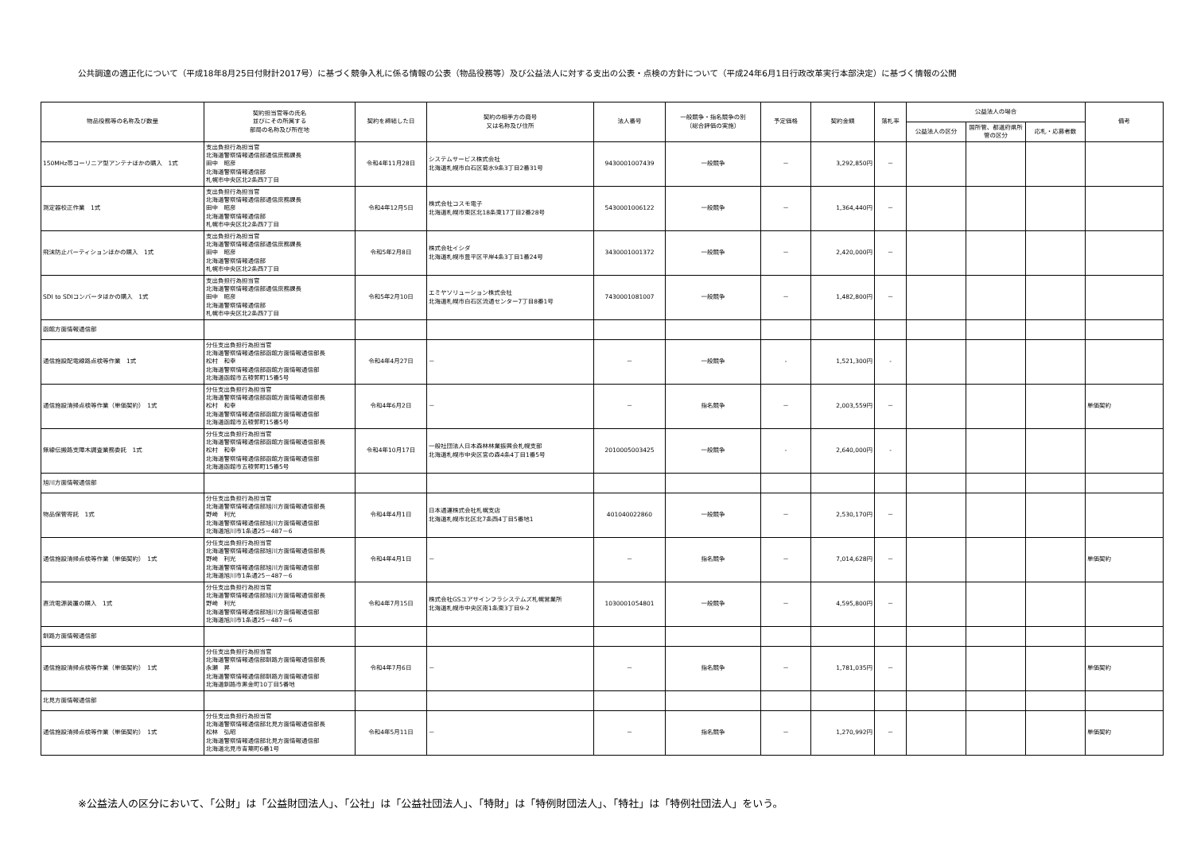公共調達の適正化について（平成18年8月25日付財計2017号）に基づく競争入札に係る情報の公表（物品役務等）及び公益法人に対する支出の公表・点検の方針について（平成24年6月1日行政改革実行本部決定）に基づく情報の公開
| 物品役務等の名称及び数量 | 契約担当官等の氏名 並びにその所属する 部局の名称及び所在地 | 契約を締結した日 | 契約の相手方の商号 又は名称及び住所 | 法人番号 | 一般競争・指名競争の別 （総合評価の実施） | 予定価格 | 契約金額 | 落札率 | 公益法人の場合 | | | 備考 |
| --- | --- | --- | --- | --- | --- | --- | --- | --- | --- | --- | --- | --- |
| | | | | | | | | | 公益法人の区分 | 国所管、都道府県所管の区分 | 応札・応募者数 | |
| 150MHz帯コーリニア型アンテナほかの購入 1式 | 支出負担行為担当官 北海道警察情報通信部通信庶務課長 田中 昭彦 北海道警察情報通信部 札幌市中央区北2条西7丁目 | 令和4年11月28日 | システムサービス株式会社 北海道札幌市白石区菊水9条3丁目2番31号 | 9430001007439 | 一般競争 | － | 3,292,850円 | － | | | | |
| 測定器校正作業 1式 | 支出負担行為担当官 北海道警察情報通信部通信庶務課長 田中 昭彦 北海道警察情報通信部 札幌市中央区北2条西7丁目 | 令和4年12月5日 | 株式会社コスモ電子 北海道札幌市東区北18条東17丁目2番28号 | 5430001006122 | 一般競争 | － | 1,364,440円 | － | | | | |
| 飛沫防止パーティションほかの購入 1式 | 支出負担行為担当官 北海道警察情報通信部通信庶務課長 田中 昭彦 北海道警察情報通信部 札幌市中央区北2条西7丁目 | 令和5年2月8日 | 株式会社イシダ 北海道札幌市豊平区平岸4条3丁目1番24号 | 3430001001372 | 一般競争 | － | 2,420,000円 | － | | | | |
| SDI to SDIコンバータほかの購入 1式 | 支出負担行為担当官 北海道警察情報通信部通信庶務課長 田中 昭彦 北海道警察情報通信部 札幌市中央区北2条西7丁目 | 令和5年2月10日 | エミヤソリューション株式会社 北海道札幌市白石区流通センター7丁目8番1号 | 7430001081007 | 一般競争 | － | 1,482,800円 | － | | | | |
| 函館方面情報通信部 | | | | | | | | | | | | |
| 通信施設配電線路点検等作業 1式 | 分任支出負担行為担当官 北海道警察情報通信部函館方面情報通信部長 松村 和幸 北海道警察情報通信部函館方面情報通信部 北海道函館市五稜郭町15番5号 | 令和4年4月27日 | － | － | 一般競争 | - | 1,521,300円 | - | | | | |
| 通信施設清掃点検等作業（単価契約） 1式 | 分任支出負担行為担当官 北海道警察情報通信部函館方面情報通信部長 松村 和幸 北海道警察情報通信部函館方面情報通信部 北海道函館市五稜郭町15番5号 | 令和4年6月2日 | － | － | 指名競争 | － | 2,003,559円 | － | | | | 単価契約 |
| 無線伝搬路支障木調査業務委託 1式 | 分任支出負担行為担当官 北海道警察情報通信部函館方面情報通信部長 松村 和幸 北海道警察情報通信部函館方面情報通信部 北海道函館市五稜郭町15番5号 | 令和4年10月17日 | 一般社団法人日本森林林業振興会札幌支部 北海道札幌市中央区宮の森4条4丁目1番5号 | 2010005003425 | 一般競争 | - | 2,640,000円 | - | | | | |
| 旭川方面情報通信部 | | | | | | | | | | | | |
| 物品保管寄託 1式 | 分任支出負担行為担当官 北海道警察情報通信部旭川方面情報通信部長 野崎 利光 北海道警察情報通信部旭川方面情報通信部 北海道旭川市1条通25－487－6 | 令和4年4月1日 | 日本通運株式会社札幌支店 北海道札幌市北区北7条西4丁目5番地1 | 401040022860 | 一般競争 | － | 2,530,170円 | － | | | | |
| 通信施設清掃点検等作業（単価契約） 1式 | 分任支出負担行為担当官 北海道警察情報通信部旭川方面情報通信部長 野崎 利光 北海道警察情報通信部旭川方面情報通信部 北海道旭川市1条通25－487－6 | 令和4年4月1日 | － | － | 指名競争 | － | 7,014,628円 | － | | | | 単価契約 |
| 直流電源装置の購入 1式 | 分任支出負担行為担当官 北海道警察情報通信部旭川方面情報通信部長 野崎 利光 北海道警察情報通信部旭川方面情報通信部 北海道旭川市1条通25－487－6 | 令和4年7月15日 | 株式会社GSユアサインフラシステムズ札幌営業所 北海道札幌市中央区南1条東3丁目9-2 | 1030001054801 | 一般競争 | － | 4,595,800円 | － | | | | |
| 釧路方面情報通信部 | | | | | | | | | | | | |
| 通信施設清掃点検等作業（単価契約） 1式 | 分任支出負担行為担当官 北海道警察情報通信部釧路方面情報通信部長 永瀬 昇 北海道警察情報通信部釧路方面情報通信部 北海道釧路市黒金町10丁目5番地 | 令和4年7月6日 | － | － | 指名競争 | － | 1,781,035円 | － | | | | 単価契約 |
| 北見方面情報通信部 | | | | | | | | | | | | |
| 通信施設清掃点検等作業（単価契約） 1式 | 分任支出負担行為担当官 北海道警察情報通信部北見方面情報通信部長 松林 弘昭 北海道警察情報通信部北見方面情報通信部 北海道北見市青葉町6番1号 | 令和4年5月11日 | － | － | 指名競争 | － | 1,270,992円 | － | | | | 単価契約 |
※公益法人の区分において、「公財」は「公益財団法人」、「公社」は「公益社団法人」、「特財」は「特例財団法人」、「特社」は「特例社団法人」をいう。